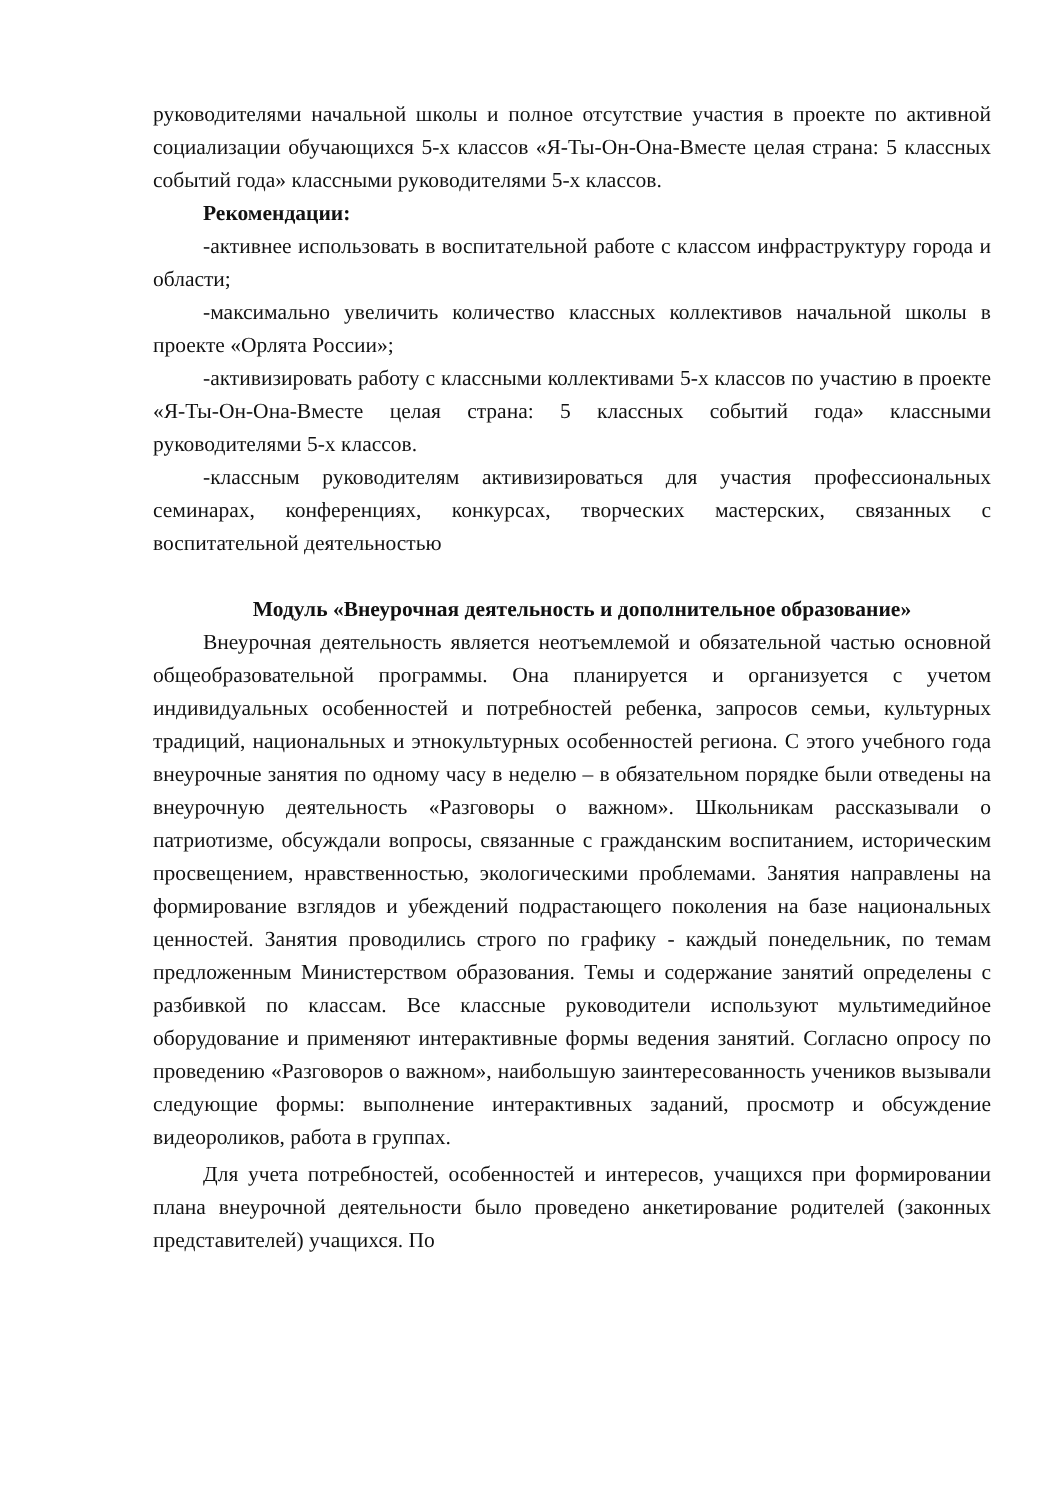руководителями начальной школы и полное отсутствие участия в проекте по активной социализации обучающихся 5-х классов «Я-Ты-Он-Она-Вместе целая страна: 5 классных событий года» классными руководителями 5-х классов.
Рекомендации:
-активнее использовать в воспитательной работе с классом инфраструктуру города и области;
-максимально увеличить количество классных коллективов начальной школы в проекте «Орлята России»;
-активизировать работу с классными коллективами 5-х классов по участию в проекте «Я-Ты-Он-Она-Вместе целая страна: 5 классных событий года» классными руководителями 5-х классов.
-классным руководителям активизироваться для участия профессиональных семинарах, конференциях, конкурсах, творческих мастерских, связанных с воспитательной деятельностью
Модуль «Внеурочная деятельность и дополнительное образование»
Внеурочная деятельность является неотъемлемой и обязательной частью основной общеобразовательной программы. Она планируется и организуется с учетом индивидуальных особенностей и потребностей ребенка, запросов семьи, культурных традиций, национальных и этнокультурных особенностей региона. С этого учебного года внеурочные занятия по одному часу в неделю – в обязательном порядке были отведены на внеурочную деятельность «Разговоры о важном». Школьникам рассказывали о патриотизме, обсуждали вопросы, связанные с гражданским воспитанием, историческим просвещением, нравственностью, экологическими проблемами. Занятия направлены на формирование взглядов и убеждений подрастающего поколения на базе национальных ценностей. Занятия проводились строго по графику - каждый понедельник, по темам предложенным Министерством образования. Темы и содержание занятий определены с разбивкой по классам. Все классные руководители используют мультимедийное оборудование и применяют интерактивные формы ведения занятий. Согласно опросу по проведению «Разговоров о важном», наибольшую заинтересованность учеников вызывали следующие формы: выполнение интерактивных заданий, просмотр и обсуждение видеороликов, работа в группах.
Для учета потребностей, особенностей и интересов, учащихся при формировании плана внеурочной деятельности было проведено анкетирование родителей (законных представителей) учащихся. По